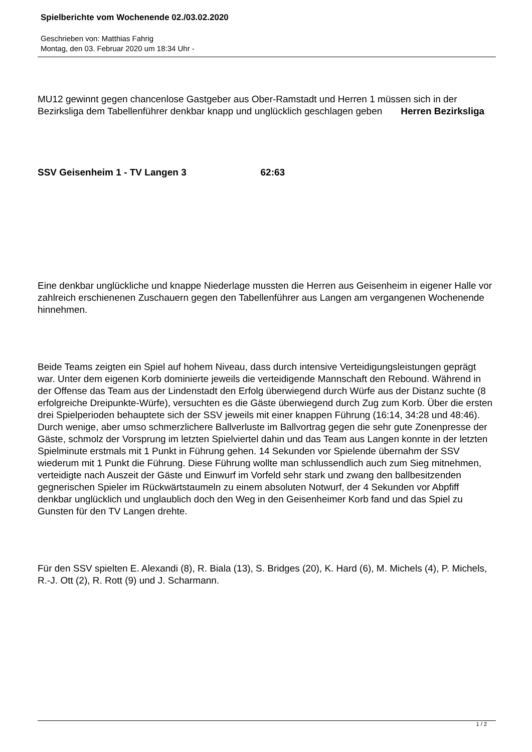Spielberichte vom Wochenende 02./03.02.2020
Geschrieben von: Matthias Fahrig
Montag, den 03. Februar 2020 um 18:34 Uhr -
MU12 gewinnt gegen chancenlose Gastgeber aus Ober-Ramstadt und Herren 1 müssen sich in der Bezirksliga dem Tabellenführer denkbar knapp und unglücklich geschlagen geben Herren Bezirksliga
SSV Geisenheim 1 - TV Langen 3 62:63
Eine denkbar unglückliche und knappe Niederlage mussten die Herren aus Geisenheim in eigener Halle vor zahlreich erschienenen Zuschauern gegen den Tabellenführer aus Langen am vergangenen Wochenende hinnehmen.
Beide Teams zeigten ein Spiel auf hohem Niveau, dass durch intensive Verteidigungsleistungen geprägt war. Unter dem eigenen Korb dominierte jeweils die verteidigende Mannschaft den Rebound. Während in der Offense das Team aus der Lindenstadt den Erfolg überwiegend durch Würfe aus der Distanz suchte (8 erfolgreiche Dreipunkte-Würfe), versuchten es die Gäste überwiegend durch Zug zum Korb. Über die ersten drei Spielperioden behauptete sich der SSV jeweils mit einer knappen Führung (16:14, 34:28 und 48:46). Durch wenige, aber umso schmerzlichere Ballverluste im Ballvortrag gegen die sehr gute Zonenpresse der Gäste, schmolz der Vorsprung im letzten Spielviertel dahin und das Team aus Langen konnte in der letzten Spielminute erstmals mit 1 Punkt in Führung gehen. 14 Sekunden vor Spielende übernahm der SSV wiederum mit 1 Punkt die Führung. Diese Führung wollte man schlussendlich auch zum Sieg mitnehmen, verteidigte nach Auszeit der Gäste und Einwurf im Vorfeld sehr stark und zwang den ballbesitzenden gegnerischen Spieler im Rückwärtstaumeln zu einem absoluten Notwurf, der 4 Sekunden vor Abpfiff denkbar unglücklich und unglaublich doch den Weg in den Geisenheimer Korb fand und das Spiel zu Gunsten für den TV Langen drehte.
Für den SSV spielten E. Alexandi (8), R. Biala (13), S. Bridges (20), K. Hard (6), M. Michels (4), P. Michels, R.-J. Ott (2), R. Rott (9) und J. Scharmann.
1 / 2